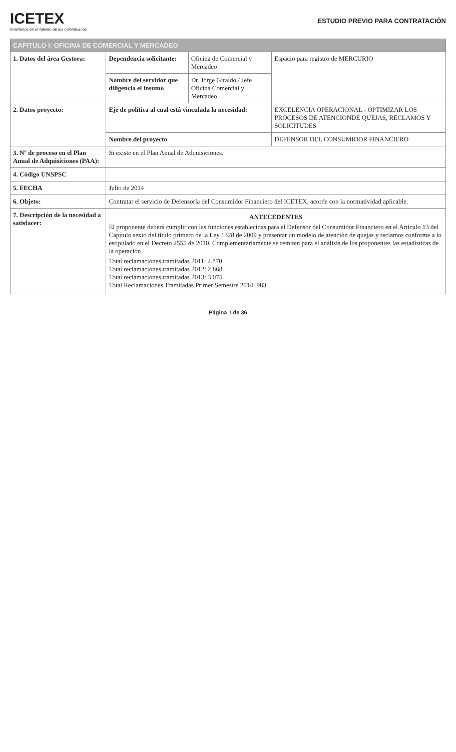ICETEX
Invertimos en el talento de los colombianos
ESTUDIO PREVIO PARA CONTRATACIÓN
| CAPITULO I: OFICINA DE COMERCIAL Y MERCADEO | | | |
| --- | --- | --- | --- |
| 1. Datos del área Gestora: | Dependencia solicitante: | Oficina de Comercial y Mercadeo | Espacio para registro de MERCURIO |
| | Nombre del servidor que diligencia el insumo | Dr. Jorge Giraldo / Jefe Oficina Comercial y Mercadeo. | |
| 2. Datos proyecto: | Eje de política al cual está vinculada la necesidad: | | EXCELENCIA OPERACIONAL - OPTIMIZAR LOS PROCESOS DE ATENCIONDE QUEJAS, RECLAMOS Y SOLICITUDES |
| | Nombre del proyecto | | DEFENSOR DEL CONSUMIDOR FINANCIERO |
| 3. Nº de proceso en el Plan Anual de Adquisiciones (PAA): | Si existe en el Plan Anual de Adquisiciones. | | |
| 4. Código UNSPSC | | | |
| 5. FECHA | Julio de 2014 | | |
| 6. Objeto: | Contratar el servicio de Defensoría del Consumidor Financiero del ICETEX, acorde con la normatividad aplicable. | | |
| 7. Descripción de la necesidad a satisfacer: | ANTECEDENTES El proponente deberá cumplir con las funciones establecidas para el Defensor del Consumidor Financiero en el Artículo 13 del Capítulo sexto del título primero de la Ley 1328 de 2009 y presentar un modelo de atención de quejas y reclamos conforme a lo estipulado en el Decreto 2555 de 2010. Complementariamente se remiten para el análisis de los proponentes las estadísticas de la operación. Total reclamaciones tramitadas 2011: 2.870 Total reclamaciones tramitadas 2012: 2.868 Total reclamaciones tramitadas 2013: 3.075 Total Reclamaciones Tramitadas Primer Semestre 2014: 983 | | |
Página 1 de 36